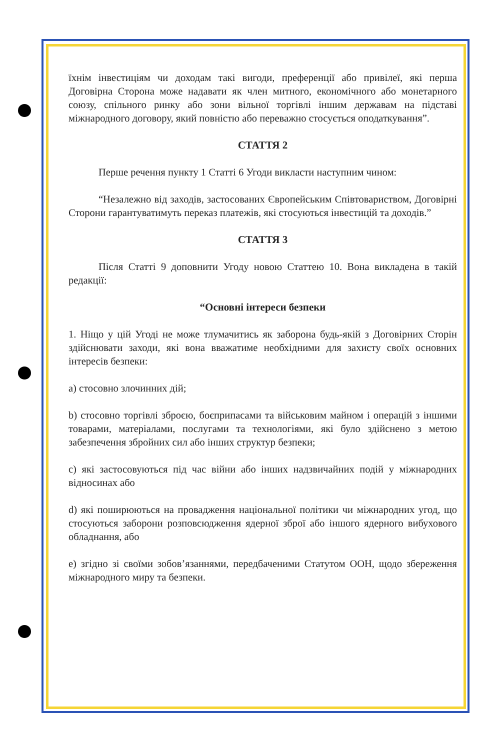їхнім інвестиціям чи доходам такі вигоди, преференції або привілеї, які перша Договірна Сторона може надавати як член митного, економічного або монетарного союзу, спільного ринку або зони вільної торгівлі іншим державам на підставі міжнародного договору, який повністю або переважно стосується оподаткування”.
СТАТТЯ 2
Перше речення пункту 1 Статті 6 Угоди викласти наступним чином:
“Незалежно від заходів, застосованих Європейським Співтовариством, Договірні Сторони гарантуватимуть переказ платежів, які стосуються інвестицій та доходів.”
СТАТТЯ 3
Після Статті 9 доповнити Угоду новою Статтею 10. Вона викладена в такій редакції:
“Основні інтереси безпеки
1. Ніщо у цій Угоді не може тлумачитись як заборона будь-якій з Договірних Сторін здійснювати заходи, які вона вважатиме необхідними для захисту своїх основних інтересів безпеки:
a) стосовно злочинних дій;
b) стосовно торгівлі зброєю, боєприпасами та військовим майном і операцій з іншими товарами, матеріалами, послугами та технологіями, які було здійснено з метою забезпечення збройних сил або інших структур безпеки;
c) які застосовуються під час війни або інших надзвичайних подій у міжнародних відносинах або
d) які поширюються на провадження національної політики чи міжнародних угод, що стосуються заборони розповсюдження ядерної зброї або іншого ядерного вибухового обладнання, або
e) згідно зі своїми зобов’язаннями, передбаченими Статутом ООН, щодо збереження міжнародного миру та безпеки.